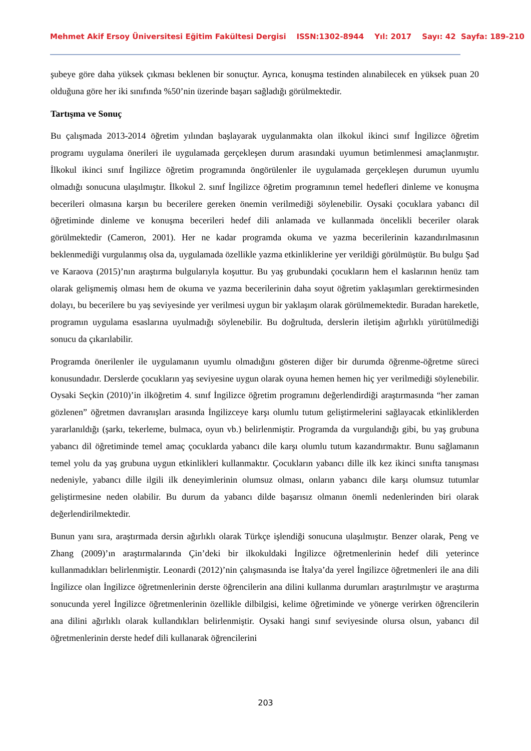Mehmet Akif Ersoy Üniversitesi Eğitim Fakültesi Dergisi ISSN:1302-8944 Yıl: 2017 Sayı: 42 Sayfa: 189-210
şubeye göre daha yüksek çıkması beklenen bir sonuçtur. Ayrıca, konuşma testinden alınabilecek en yüksek puan 20 olduğuna göre her iki sınıfında %50’nin üzerinde başarı sağladığı görülmektedir.
Tartışma ve Sonuç
Bu çalışmada 2013-2014 öğretim yılından başlayarak uygulanmakta olan ilkokul ikinci sınıf İngilizce öğretim programı uygulama önerileri ile uygulamada gerçekleşen durum arasındaki uyumun betimlenmesi amaçlanmıştır. İlkokul ikinci sınıf İngilizce öğretim programında öngörülenler ile uygulamada gerçekleşen durumun uyumlu olmadığı sonucuna ulaşılmıştır. İlkokul 2. sınıf İngilizce öğretim programının temel hedefleri dinleme ve konuşma becerileri olmasına karşın bu becerilere gereken önemin verilmediği söylenebilir. Oysaki çocuklara yabancı dil öğretiminde dinleme ve konuşma becerileri hedef dili anlamada ve kullanmada öncelikli beceriler olarak görülmektedir (Cameron, 2001). Her ne kadar programda okuma ve yazma becerilerinin kazandırılmasının beklenmediği vurgulanmış olsa da, uygulamada özellikle yazma etkinliklerine yer verildiği görülmüştür. Bu bulgu Şad ve Karaova (2015)’nın araştırma bulgularıyla koşuttur. Bu yaş grubundaki çocukların hem el kaslarının henüz tam olarak gelişmemiş olması hem de okuma ve yazma becerilerinin daha soyut öğretim yaklaşımları gerektirmesinden dolayı, bu becerilere bu yaş seviyesinde yer verilmesi uygun bir yaklaşım olarak görülmemektedir. Buradan hareketle, programın uygulama esaslarına uyulmadığı söylenebilir. Bu doğrultuda, derslerin iletişim ağırlıklı yürütülmediği sonucu da çıkarılabilir.
Programda önerilenler ile uygulamanın uyumlu olmadığını gösteren diğer bir durumda öğrenme-öğretme süreci konusundadır. Derslerde çocukların yaş seviyesine uygun olarak oyuna hemen hemen hiç yer verilmediği söylenebilir. Oysaki Seçkin (2010)’in ilköğretim 4. sınıf İngilizce öğretim programını değerlendirdiği araştırmasında “her zaman gözlenen” öğretmen davranışları arasında İngilizceye karşı olumlu tutum geliştirmelerini sağlayacak etkinliklerden yararlanıldığı (şarkı, tekerleme, bulmaca, oyun vb.) belirlenmiştir. Programda da vurgulandığı gibi, bu yaş grubuna yabancı dil öğretiminde temel amaç çocuklarda yabancı dile karşı olumlu tutum kazandırmaktır. Bunu sağlamanın temel yolu da yaş grubuna uygun etkinlikleri kullanmaktır. Çocukların yabancı dille ilk kez ikinci sınıfta tanışması nedeniyle, yabancı dille ilgili ilk deneyimlerinin olumsuz olması, onların yabancı dile karşı olumsuz tutumlar geliştirmesine neden olabilir. Bu durum da yabancı dilde başarısız olmanın önemli nedenlerinden biri olarak değerlendirilmektedir.
Bunun yanı sıra, araştırmada dersin ağırlıklı olarak Türkçe işlendiği sonucuna ulaşılmıştır. Benzer olarak, Peng ve Zhang (2009)’ın araştırmalarında Çin’deki bir ilkokuldaki İngilizce öğretmenlerinin hedef dili yeterince kullanmadıkları belirlenmiştir. Leonardi (2012)’nin çalışmasında ise İtalya’da yerel İngilizce öğretmenleri ile ana dili İngilizce olan İngilizce öğretmenlerinin derste öğrencilerin ana dilini kullanma durumları araştırılmıştır ve araştırma sonucunda yerel İngilizce öğretmenlerinin özellikle dilbilgisi, kelime öğretiminde ve yönerge verirken öğrencilerin ana dilini ağırlıklı olarak kullandıkları belirlenmiştir. Oysaki hangi sınıf seviyesinde olursa olsun, yabancı dil öğretmenlerinin derste hedef dili kullanarak öğrencilerini
203